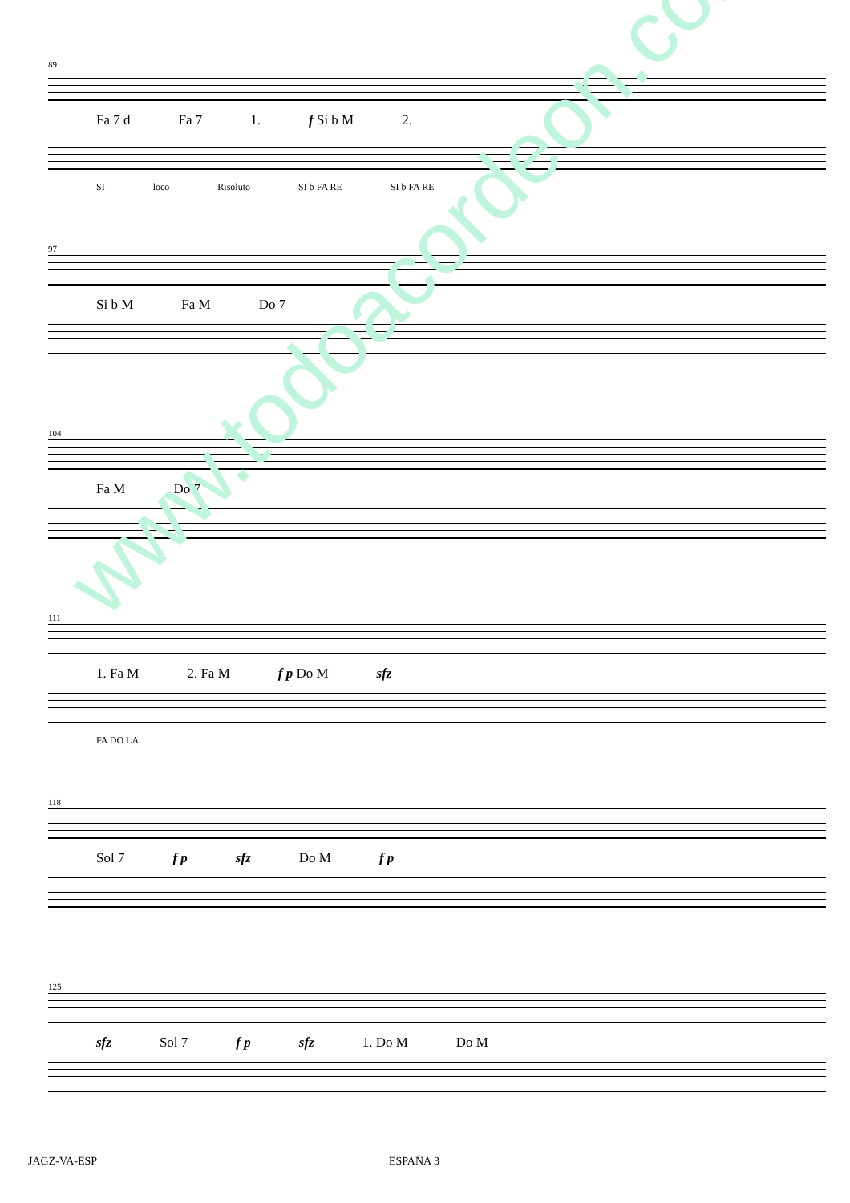89
Fa 7 d Fa 7 1. f Si b M 2.
SI loco Risoluto SI b FA RE SI b FA RE
97
Si b M Fa M Do 7
104
Fa M Do 7
111
1. Fa M 2. Fa M f p Do M sfz
FA DO LA
118
Sol 7 f p sfz Do M f p
125
sfz Sol 7 f p sfz 1. Do M Do M
www.todoacordeon.com
JAGZ-VA-ESP ESPAÑA 3